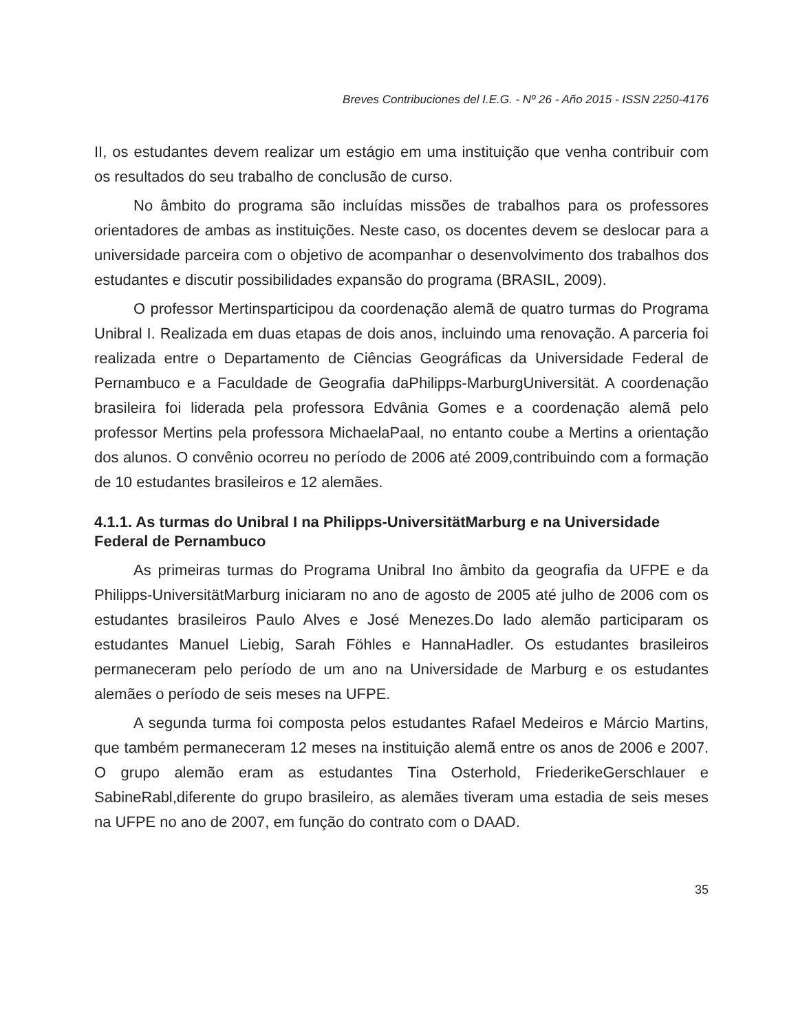Breves Contribuciones del I.E.G. - Nº 26 - Año 2015 - ISSN 2250-4176
II, os estudantes devem realizar um estágio em uma instituição que venha contribuir com os resultados do seu trabalho de conclusão de curso.
No âmbito do programa são incluídas missões de trabalhos para os professores orientadores de ambas as instituições. Neste caso, os docentes devem se deslocar para a universidade parceira com o objetivo de acompanhar o desenvolvimento dos trabalhos dos estudantes e discutir possibilidades expansão do programa (BRASIL, 2009).
O professor Mertinsparticipou da coordenação alemã de quatro turmas do Programa Unibral I. Realizada em duas etapas de dois anos, incluindo uma renovação. A parceria foi realizada entre o Departamento de Ciências Geográficas da Universidade Federal de Pernambuco e a Faculdade de Geografia daPhilipps-MarburgUniversität. A coordenação brasileira foi liderada pela professora Edvânia Gomes e a coordenação alemã pelo professor Mertins pela professora MichaelaPaal, no entanto coube a Mertins a orientação dos alunos. O convênio ocorreu no período de 2006 até 2009,contribuindo com a formação de 10 estudantes brasileiros e 12 alemães.
4.1.1. As turmas do Unibral I na Philipps-UniversitätMarburg e na Universidade Federal de Pernambuco
As primeiras turmas do Programa Unibral Ino âmbito da geografia da UFPE e da Philipps-UniversitätMarburg iniciaram no ano de agosto de 2005 até julho de 2006 com os estudantes brasileiros Paulo Alves e José Menezes.Do lado alemão participaram os estudantes Manuel Liebig, Sarah Föhles e HannaHadler. Os estudantes brasileiros permaneceram pelo período de um ano na Universidade de Marburg e os estudantes alemães o período de seis meses na UFPE.
A segunda turma foi composta pelos estudantes Rafael Medeiros e Márcio Martins, que também permaneceram 12 meses na instituição alemã entre os anos de 2006 e 2007. O grupo alemão eram as estudantes Tina Osterhold, FriederikeGerschlauer e SabineRabl,diferente do grupo brasileiro, as alemães tiveram uma estadia de seis meses na UFPE no ano de 2007, em função do contrato com o DAAD.
35